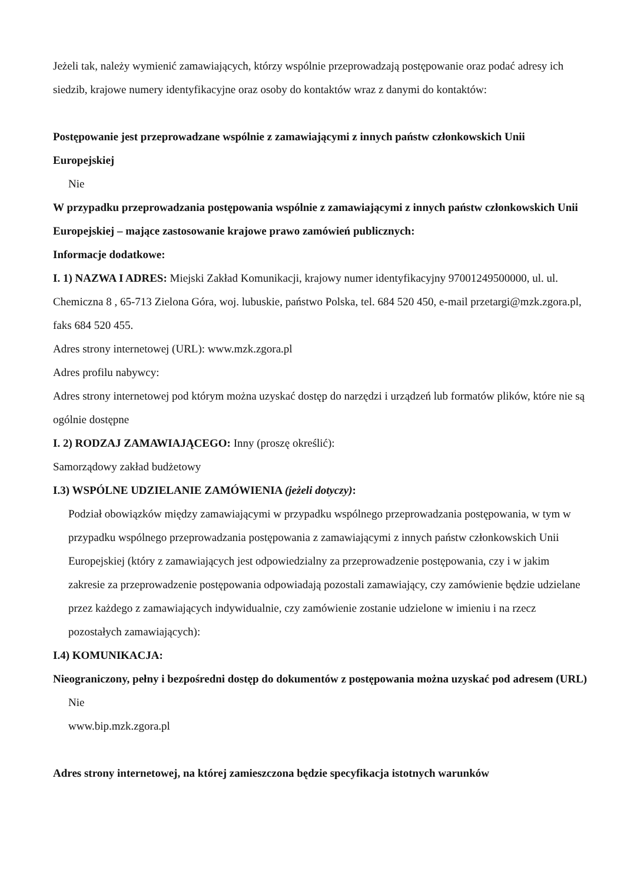Jeżeli tak, należy wymienić zamawiających, którzy wspólnie przeprowadzają postępowanie oraz podać adresy ich siedzib, krajowe numery identyfikacyjne oraz osoby do kontaktów wraz z danymi do kontaktów:
Postępowanie jest przeprowadzane wspólnie z zamawiającymi z innych państw członkowskich Unii Europejskiej
Nie
W przypadku przeprowadzania postępowania wspólnie z zamawiającymi z innych państw członkowskich Unii Europejskiej – mające zastosowanie krajowe prawo zamówień publicznych:
Informacje dodatkowe:
I. 1) NAZWA I ADRES: Miejski Zakład Komunikacji, krajowy numer identyfikacyjny 97001249500000, ul. ul. Chemiczna 8 , 65-713 Zielona Góra, woj. lubuskie, państwo Polska, tel. 684 520 450, e-mail przetargi@mzk.zgora.pl, faks 684 520 455.
Adres strony internetowej (URL): www.mzk.zgora.pl
Adres profilu nabywcy:
Adres strony internetowej pod którym można uzyskać dostęp do narzędzi i urządzeń lub formatów plików, które nie są ogólnie dostępne
I. 2) RODZAJ ZAMAWIAJĄCEGO: Inny (proszę określić):
Samorządowy zakład budżetowy
I.3) WSPÓLNE UDZIELANIE ZAMÓWIENIA (jeżeli dotyczy):
Podział obowiązków między zamawiającymi w przypadku wspólnego przeprowadzania postępowania, w tym w przypadku wspólnego przeprowadzania postępowania z zamawiającymi z innych państw członkowskich Unii Europejskiej (który z zamawiających jest odpowiedzialny za przeprowadzenie postępowania, czy i w jakim zakresie za przeprowadzenie postępowania odpowiadają pozostali zamawiający, czy zamówienie będzie udzielane przez każdego z zamawiających indywidualnie, czy zamówienie zostanie udzielone w imieniu i na rzecz pozostałych zamawiających):
I.4) KOMUNIKACJA:
Nieograniczony, pełny i bezpośredni dostęp do dokumentów z postępowania można uzyskać pod adresem (URL)
Nie
www.bip.mzk.zgora.pl
Adres strony internetowej, na której zamieszczona będzie specyfikacja istotnych warunków